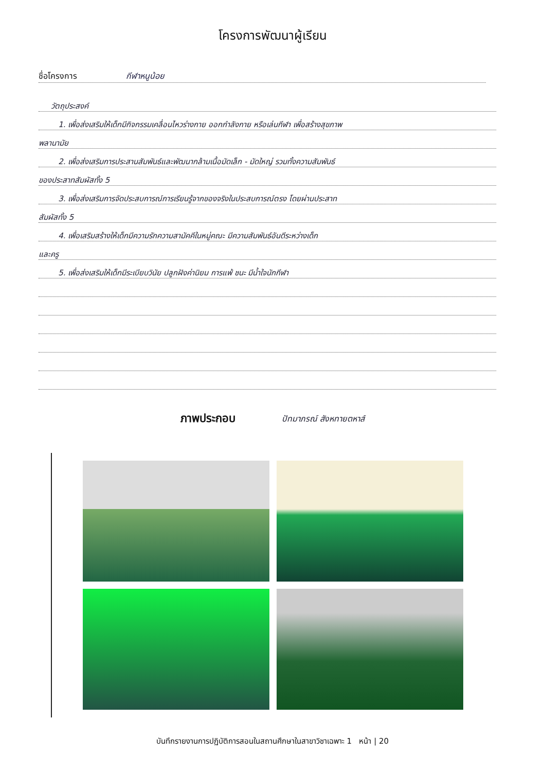โครงการพัฒนาผู้เรียน
ชื่อโครงการ กีฬาหนูน้อย
วัตถุประสงค์
1. เพื่อส่งเสริมให้เด็กมีกิจกรรมเคลื่อนไหวร่างกาย ออกกำลังกาย หรือเล่นกีฬา เพื่อสร้างสุขภาพ
พลานามัย
2. เพื่อส่งเสริมการประสานสัมพันธ์และพัฒนากล้ามเนื้อมัดเล็ก - มัดใหญ่ รวมทั้งความสัมพันธ์
ของประสาทสัมผัสทั้ง 5
3. เพื่อส่งเสริมการจัดประสบการณ์การเรียนรู้จากของจริงในประสบการณ์ตรง โดยผ่านประสาท
สัมผัสทั้ง 5
4. เพื่อเสริมสร้างให้เด็กมีความรักความสามัคคีในหมู่คณะ มีความสัมพันธ์อันดีระหว่างเด็ก
และครู
5. เพื่อส่งเสริมให้เด็กมีระเบียบวินัย ปลูกฝังค่านิยม การแพ้ ชนะ มีน้ำใจนักกีฬา
ภาพประกอบ
ปัทมาภรณ์ สังหทายตหาส์
บันทึกรายงานการปฏิบัติการสอนในสถานศึกษาในสาขาวิชาเฉพาะ 1 หน้า | 20